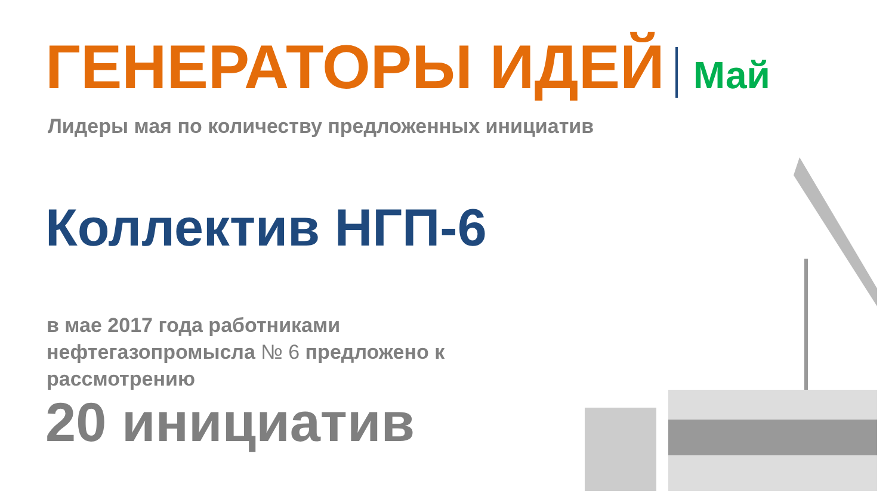ГЕНЕРАТОРЫ ИДЕЙ Май
Лидеры мая по количеству предложенных инициатив
Коллектив НГП-6
в мае 2017 года работниками нефтегазопромысла № 6 предложено к рассмотрению
20 инициатив